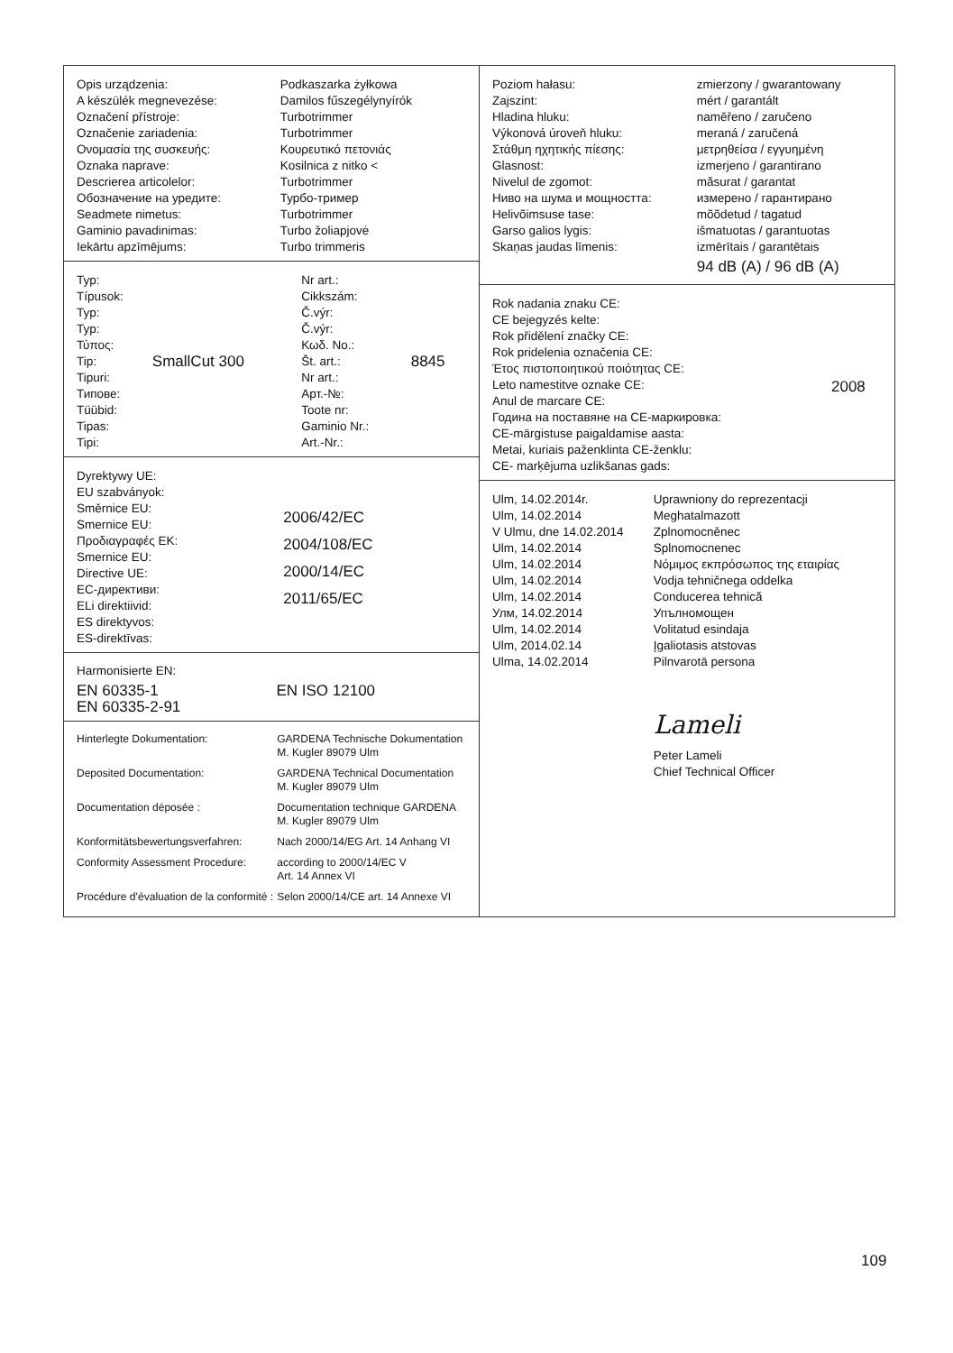| Opis urządzenia: | Podkaszarka żyłkowa |
| A készülék megnevezése: | Damilos fűszegélynyírók |
| Označení přístroje: | Turbotrimmer |
| Označenie zariadenia: | Turbotrimmer |
| Ονομασία της συσκευής: | Κουρευτικό πετονιάς |
| Oznaka naprave: | Kosilnica z nitko < |
| Descrierea articolelor: | Turbotrimmer |
| Обозначение на уредите: | Турбо-тример |
| Seadmete nimetus: | Turbotrimmer |
| Gaminio pavadinimas: | Turbo žoliapjovė |
| Iekārtu apzīmējums: | Turbo trimmeris |
| Typ: | | Nr art.: | |
| Típusok: | | Cikkszám: | |
| Typ: | | Č.výr: | |
| Typ: | | Č.výr: | |
| Τύπος: | | Κωδ. No.: | |
| Tip: | SmallCut 300 | Št. art.: | 8845 |
| Tipuri: | | Nr art.: | |
| Типове: | | Арт.-№: | |
| Tüübid: | | Toote nr: | |
| Tipas: | | Gaminio Nr.: | |
| Tipi: | | Art.-Nr.: | |
| Dyrektywy UE: EU szabványok: Směrnice EU: Smernice EU: Προδιαγραφές ΕΚ: Smernice EU: Directive UE: EC-директиви: ELi direktiivid: ES direktyvos: ES-direktīvas: | 2006/42/EC 2004/108/EC 2000/14/EC 2011/65/EC |
Harmonisierte EN:
| EN 60335-1 EN 60335-2-91 | EN ISO 12100 |
| Hinterlegte Dokumentation: | GARDENA Technische Dokumentation M. Kugler 89079 Ulm |
| Deposited Documentation: | GARDENA Technical Documentation M. Kugler 89079 Ulm |
| Documentation déposée : | Documentation technique GARDENA M. Kugler 89079 Ulm |
| Konformitätsbewertungsverfahren: | Nach 2000/14/EG Art. 14 Anhang VI |
| Conformity Assessment Procedure: | according to 2000/14/EC V Art. 14 Annex VI |
| Procédure d’évaluation de la conformité : | Selon 2000/14/CE art. 14 Annexe VI |
| Poziom hałasu: | zmierzony / gwarantowany |
| Zajszint: | mért / garantált |
| Hladina hluku: | naměřeno / zaručeno |
| Výkonová úroveň hluku: | meraná / zaručená |
| Στάθμη ηχητικής πίεσης: | μετρηθείσα / εγγυημένη |
| Glasnost: | izmerjeno / garantirano |
| Nivelul de zgomot: | măsurat / garantat |
| Ниво на шума и мощността: | измерено / гарантирано |
| Helivõimsuse tase: | mõõdetud / tagatud |
| Garso galios lygis: | išmatuotas / garantuotas |
| Skaņas jaudas līmenis: | izmērītais / garantētais |
| | 94 dB (A) / 96 dB (A) |
| Rok nadania znaku CE: CE bejegyzés kelte: Rok přidělení značky CE: Rok pridelenia označenia CE: Έτος πιστοποιητικού ποιότητας CE: Leto namestitve oznake CE: Anul de marcare CE: Година на поставяне на CE-маркировка: CE-märgistuse paigaldamise aasta: Metai, kuriais paženklinta CE-ženklu: CE- marķējuma uzlikšanas gads: | 2008 |
| Ulm, 14.02.2014r. Ulm, 14.02.2014 V Ulmu, dne 14.02.2014 Ulm, 14.02.2014 Ulm, 14.02.2014 Ulm, 14.02.2014 Ulm, 14.02.2014 Улм, 14.02.2014 Ulm, 14.02.2014 Ulm, 2014.02.14 Ulma, 14.02.2014 | Uprawniony do reprezentacji Meghatalmazott Zplnomocněnec Splnomocnenec Νόμιμος εκπρόσωπος της εταιρίας Vodja tehničnega oddelka Conducerea tehnică Упълномощен Volitatud esindaja Įgaliotasis atstovas Pilnvarotā persona Lameli Peter Lameli Chief Technical Officer |
109